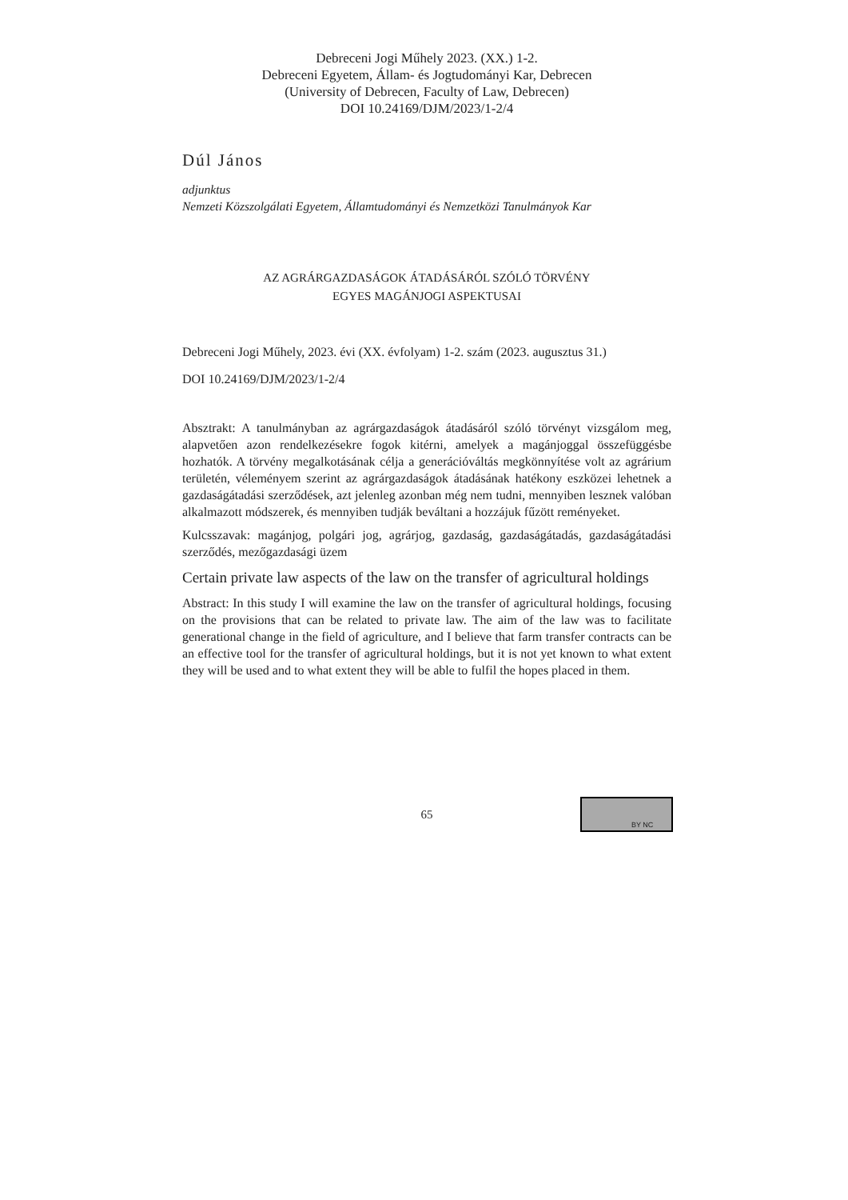Debreceni Jogi Műhely 2023. (XX.) 1-2.
Debreceni Egyetem, Állam- és Jogtudományi Kar, Debrecen
(University of Debrecen, Faculty of Law, Debrecen)
DOI 10.24169/DJM/2023/1-2/4
Dúl János
adjunktus
Nemzeti Közszolgálati Egyetem, Államtudományi és Nemzetközi Tanulmányok Kar
AZ AGRÁRGAZDASÁGOK ÁTADÁSÁRÓL SZÓLÓ TÖRVÉNY
EGYES MAGÁNJOGI ASPEKTUSAI
Debreceni Jogi Műhely, 2023. évi (XX. évfolyam) 1-2. szám (2023. augusztus 31.)
DOI 10.24169/DJM/2023/1-2/4
Absztrakt: A tanulmányban az agrárgazdaságok átadásáról szóló törvényt vizsgálom meg, alapvetően azon rendelkezésekre fogok kitérni, amelyek a magánjoggal összefüggésbe hozhatók. A törvény megalkotásának célja a generációváltás megkönnyítése volt az agrárium területén, véleményem szerint az agrárgazdaságok átadásának hatékony eszközei lehetnek a gazdaságátadási szerződések, azt jelenleg azonban még nem tudni, mennyiben lesznek valóban alkalmazott módszerek, és mennyiben tudják beváltani a hozzájuk fűzött reményeket.
Kulcsszavak: magánjog, polgári jog, agrárjog, gazdaság, gazdaságátadás, gazdaságátadási szerződés, mezőgazdasági üzem
Certain private law aspects of the law on the transfer of agricultural holdings
Abstract: In this study I will examine the law on the transfer of agricultural holdings, focusing on the provisions that can be related to private law. The aim of the law was to facilitate generational change in the field of agriculture, and I believe that farm transfer contracts can be an effective tool for the transfer of agricultural holdings, but it is not yet known to what extent they will be used and to what extent they will be able to fulfil the hopes placed in them.
BY NC
65